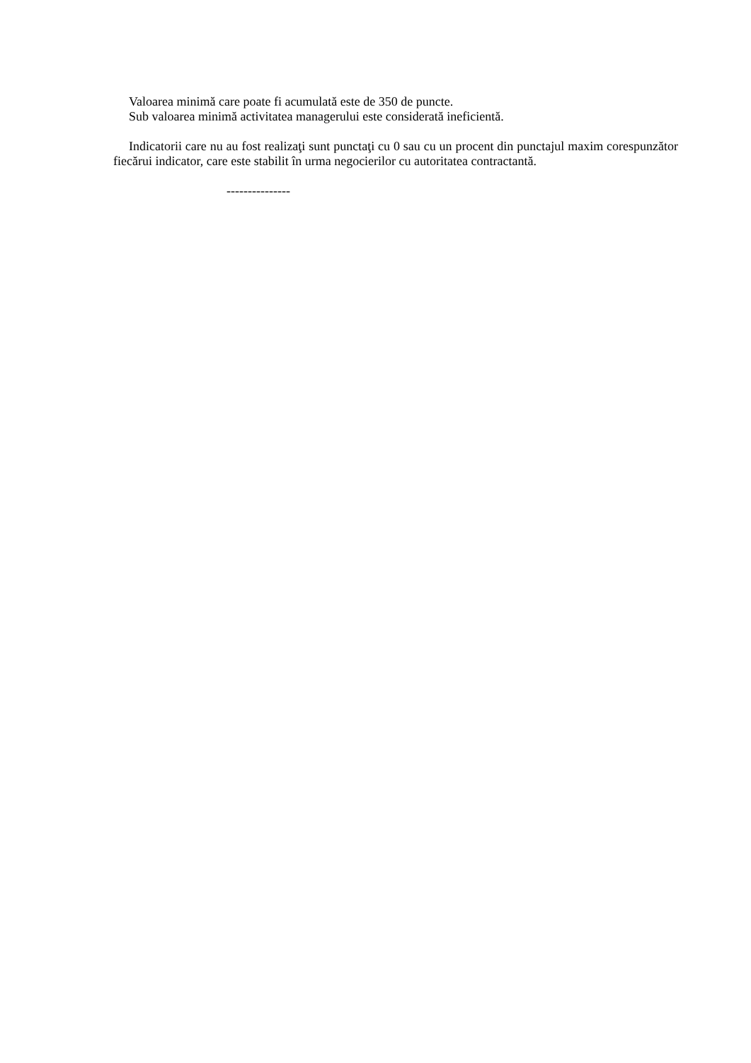Valoarea minimă care poate fi acumulată este de 350 de puncte.
Sub valoarea minimă activitatea managerului este considerată ineficientă.
Indicatorii care nu au fost realizaţi sunt punctaţi cu 0 sau cu un procent din punctajul maxim corespunzător fiecărui indicator, care este stabilit în urma negocierilor cu autoritatea contractantă.
---------------